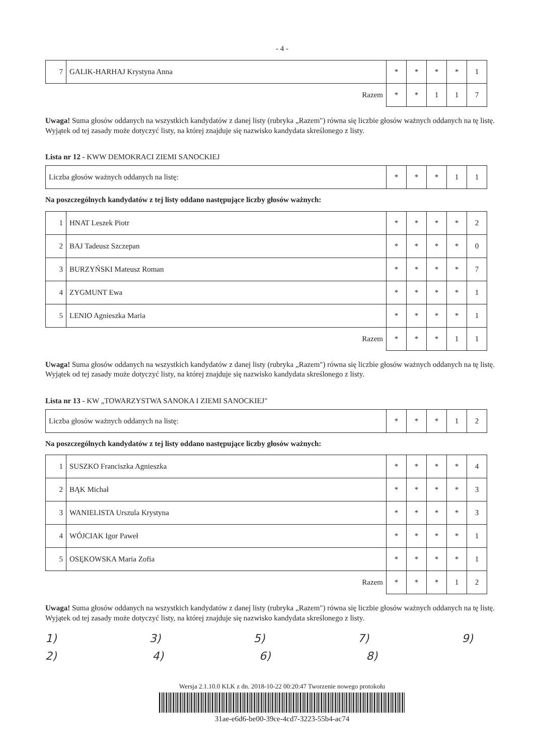- 4 -
| 7 | GALIK-HARHAJ Krystyna Anna | * | * | * | * | 1 |
| Razem | | * | * | 1 | 1 | 7 |
Uwaga! Suma głosów oddanych na wszystkich kandydatów z danej listy (rubryka „Razem") równa się liczbie głosów ważnych oddanych na tę listę. Wyjątek od tej zasady może dotyczyć listy, na której znajduje się nazwisko kandydata skreślonego z listy.
Lista nr 12 - KWW DEMOKRACI ZIEMI SANOCKIEJ
| Liczba głosów ważnych oddanych na listę: | * | * | * | 1 | 1 |
Na poszczególnych kandydatów z tej listy oddano następujące liczby głosów ważnych:
| 1 | HNAT Leszek Piotr | * | * | * | * | 2 |
| 2 | BAJ Tadeusz Szczepan | * | * | * | * | 0 |
| 3 | BURZYŃSKI Mateusz Roman | * | * | * | * | 7 |
| 4 | ZYGMUNT Ewa | * | * | * | * | 1 |
| 5 | LENIO Agnieszka Maria | * | * | * | * | 1 |
| Razem | | * | * | * | 1 | 1 |
Uwaga! Suma głosów oddanych na wszystkich kandydatów z danej listy (rubryka „Razem") równa się liczbie głosów ważnych oddanych na tę listę. Wyjątek od tej zasady może dotyczyć listy, na której znajduje się nazwisko kandydata skreślonego z listy.
Lista nr 13 - KW „TOWARZYSTWA SANOKA I ZIEMI SANOCKIEJ"
| Liczba głosów ważnych oddanych na listę: | * | * | * | 1 | 2 |
Na poszczególnych kandydatów z tej listy oddano następujące liczby głosów ważnych:
| 1 | SUSZKO Franciszka Agnieszka | * | * | * | * | 4 |
| 2 | BĄK Michał | * | * | * | * | 3 |
| 3 | WANIELISTA Urszula Krystyna | * | * | * | * | 3 |
| 4 | WÓJCIAK Igor Paweł | * | * | * | * | 1 |
| 5 | OSĘKOWSKA Maria Zofia | * | * | * | * | 1 |
| Razem | | * | * | * | 1 | 2 |
Uwaga! Suma głosów oddanych na wszystkich kandydatów z danej listy (rubryka „Razem") równa się liczbie głosów ważnych oddanych na tę listę. Wyjątek od tej zasady może dotyczyć listy, na której znajduje się nazwisko kandydata skreślonego z listy.
1) 3) 5) 7) 9)
2) 4) 6) 8)
Wersja 2.1.10.0 KLK z dn. 2018-10-22 00:20:47 Tworzenie nowego protokołu
31ae-e6d6-be00-39ce-4cd7-3223-55b4-ac74